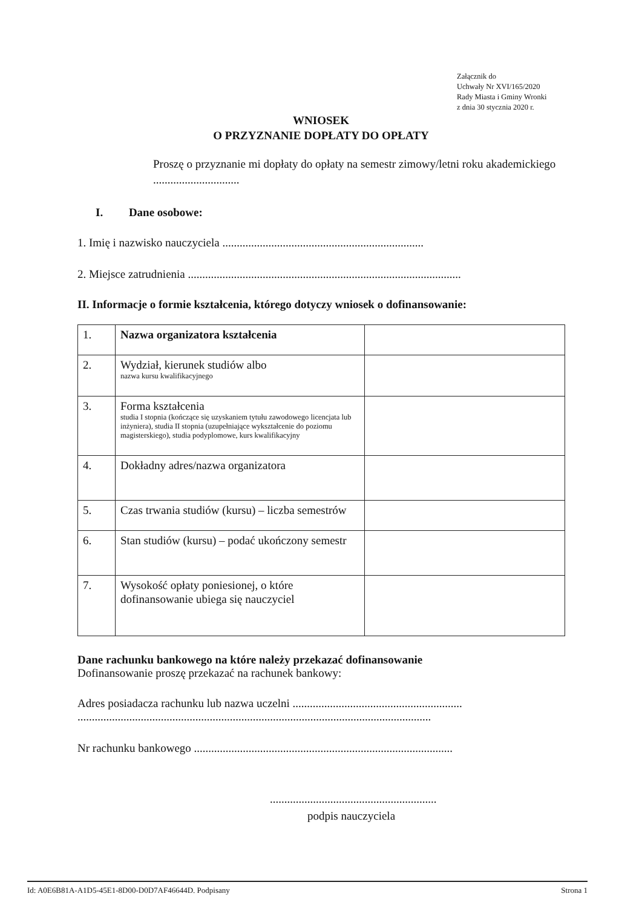Załącznik do
Uchwały Nr XVI/165/2020
Rady Miasta i Gminy Wronki
z dnia 30 stycznia 2020 r.
WNIOSEK
O PRZYZNANIE DOPŁATY DO OPŁATY
Proszę o przyznanie mi dopłaty do opłaty na semestr zimowy/letni roku akademickiego ..............................
I. Dane osobowe:
1. Imię i nazwisko nauczyciela ......................................................................
2. Miejsce zatrudnienia ...............................................................................................
II. Informacje o formie kształcenia, którego dotyczy wniosek o dofinansowanie:
| 1. | Nazwa organizatora kształcenia | |
| 2. | Wydział, kierunek studiów albo nazwa kursu kwalifikacyjnego | |
| 3. | Forma kształcenia studia I stopnia (kończące się uzyskaniem tytułu zawodowego licencjata lub inżyniera), studia II stopnia (uzupełniające wykształcenie do poziomu magisterskiego), studia podyplomowe, kurs kwalifikacyjny | |
| 4. | Dokładny adres/nazwa organizatora | |
| 5. | Czas trwania studiów (kursu) – liczba semestrów | |
| 6. | Stan studiów (kursu) – podać ukończony semestr | |
| 7. | Wysokość opłaty poniesionej, o które dofinansowanie ubiega się nauczyciel | |
Dane rachunku bankowego na które należy przekazać dofinansowanie
Dofinansowanie proszę przekazać na rachunek bankowy:
Adres posiadacza rachunku lub nazwa uczelni ...........................................................
...........................................................................................................................
Nr rachunku bankowego ..........................................................................................
..........................................................
podpis nauczyciela
Id: A0E6B81A-A1D5-45E1-8D00-D0D7AF46644D. Podpisany Strona 1